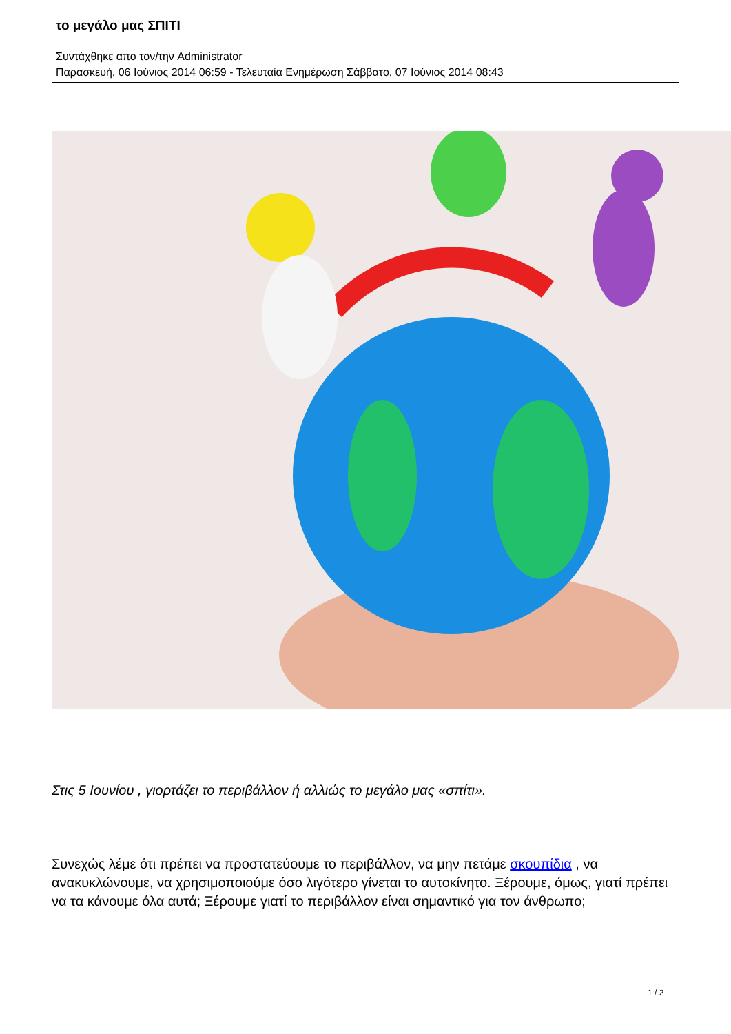το μεγάλο μας ΣΠΙΤΙ
Συντάχθηκε απο τον/την Administrator
Παρασκευή, 06 Ιούνιος 2014 06:59 - Τελευταία Ενημέρωση Σάββατο, 07 Ιούνιος 2014 08:43
Στις 5 Ιουνίου , γιορτάζει το περιβάλλον ή αλλιώς το μεγάλο μας «σπίτι».
Συνεχώς λέμε ότι πρέπει να προστατεύουμε το περιβάλλον, να μην πετάμε σκουπίδια , να ανακυκλώνουμε, να χρησιμοποιούμε όσο λιγότερο γίνεται το αυτοκίνητο. Ξέρουμε, όμως, γιατί πρέπει να τα κάνουμε όλα αυτά; Ξέρουμε γιατί το περιβάλλον είναι σημαντικό για τον άνθρωπο;
1 / 2